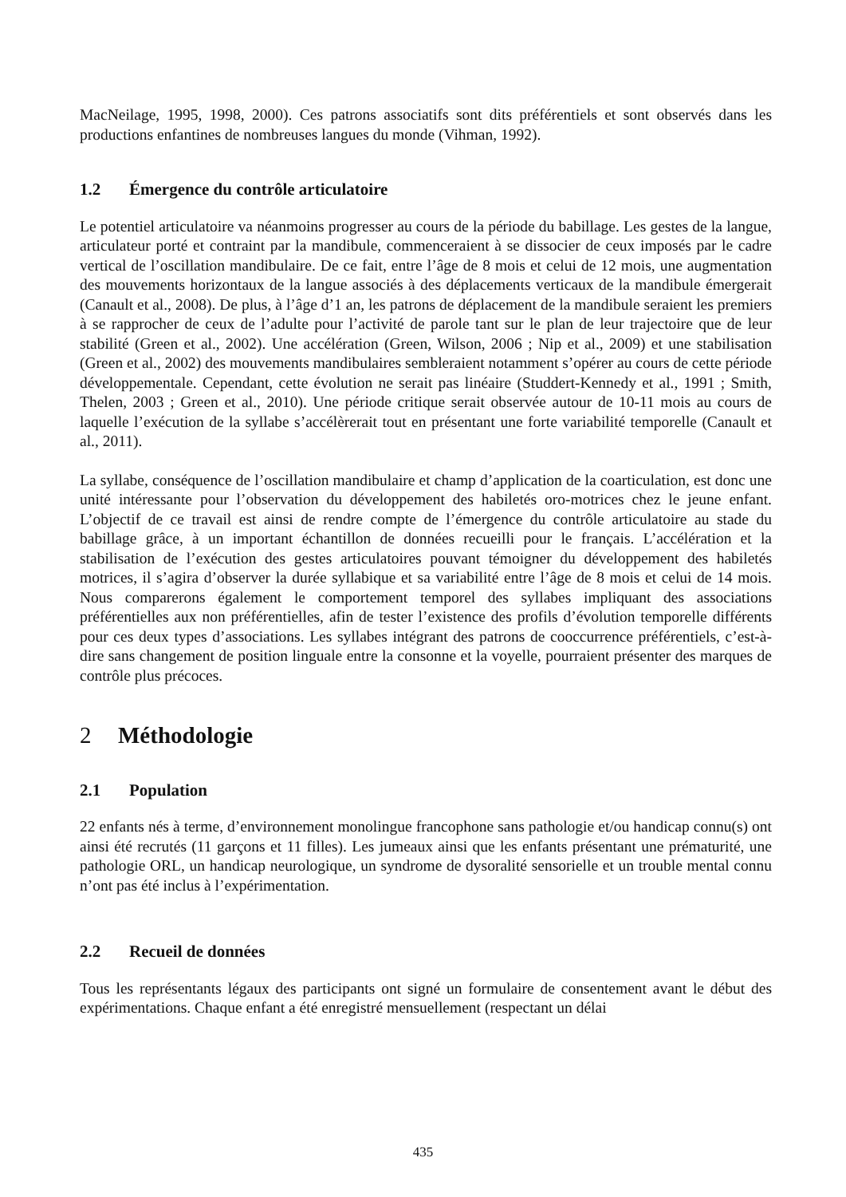MacNeilage, 1995, 1998, 2000). Ces patrons associatifs sont dits préférentiels et sont observés dans les productions enfantines de nombreuses langues du monde (Vihman, 1992).
1.2 Émergence du contrôle articulatoire
Le potentiel articulatoire va néanmoins progresser au cours de la période du babillage. Les gestes de la langue, articulateur porté et contraint par la mandibule, commenceraient à se dissocier de ceux imposés par le cadre vertical de l’oscillation mandibulaire. De ce fait, entre l’âge de 8 mois et celui de 12 mois, une augmentation des mouvements horizontaux de la langue associés à des déplacements verticaux de la mandibule émergerait (Canault et al., 2008). De plus, à l’âge d’1 an, les patrons de déplacement de la mandibule seraient les premiers à se rapprocher de ceux de l’adulte pour l’activité de parole tant sur le plan de leur trajectoire que de leur stabilité (Green et al., 2002). Une accélération (Green, Wilson, 2006 ; Nip et al., 2009) et une stabilisation (Green et al., 2002) des mouvements mandibulaires sembleraient notamment s’opérer au cours de cette période développementale. Cependant, cette évolution ne serait pas linéaire (Studdert-Kennedy et al., 1991 ; Smith, Thelen, 2003 ; Green et al., 2010). Une période critique serait observée autour de 10-11 mois au cours de laquelle l’exécution de la syllabe s’accélèrerait tout en présentant une forte variabilité temporelle (Canault et al., 2011).
La syllabe, conséquence de l’oscillation mandibulaire et champ d’application de la coarticulation, est donc une unité intéressante pour l’observation du développement des habiletés oro-motrices chez le jeune enfant. L’objectif de ce travail est ainsi de rendre compte de l’émergence du contrôle articulatoire au stade du babillage grâce, à un important échantillon de données recueilli pour le français. L’accélération et la stabilisation de l’exécution des gestes articulatoires pouvant témoigner du développement des habiletés motrices, il s’agira d’observer la durée syllabique et sa variabilité entre l’âge de 8 mois et celui de 14 mois. Nous comparerons également le comportement temporel des syllabes impliquant des associations préférentielles aux non préférentielles, afin de tester l’existence des profils d’évolution temporelle différents pour ces deux types d’associations. Les syllabes intégrant des patrons de cooccurrence préférentiels, c’est-à-dire sans changement de position linguale entre la consonne et la voyelle, pourraient présenter des marques de contrôle plus précoces.
2 Méthodologie
2.1 Population
22 enfants nés à terme, d’environnement monolingue francophone sans pathologie et/ou handicap connu(s) ont ainsi été recrutés (11 garçons et 11 filles). Les jumeaux ainsi que les enfants présentant une prématurité, une pathologie ORL, un handicap neurologique, un syndrome de dysoralité sensorielle et un trouble mental connu n’ont pas été inclus à l’expérimentation.
2.2 Recueil de données
Tous les représentants légaux des participants ont signé un formulaire de consentement avant le début des expérimentations. Chaque enfant a été enregistré mensuellement (respectant un délai
435